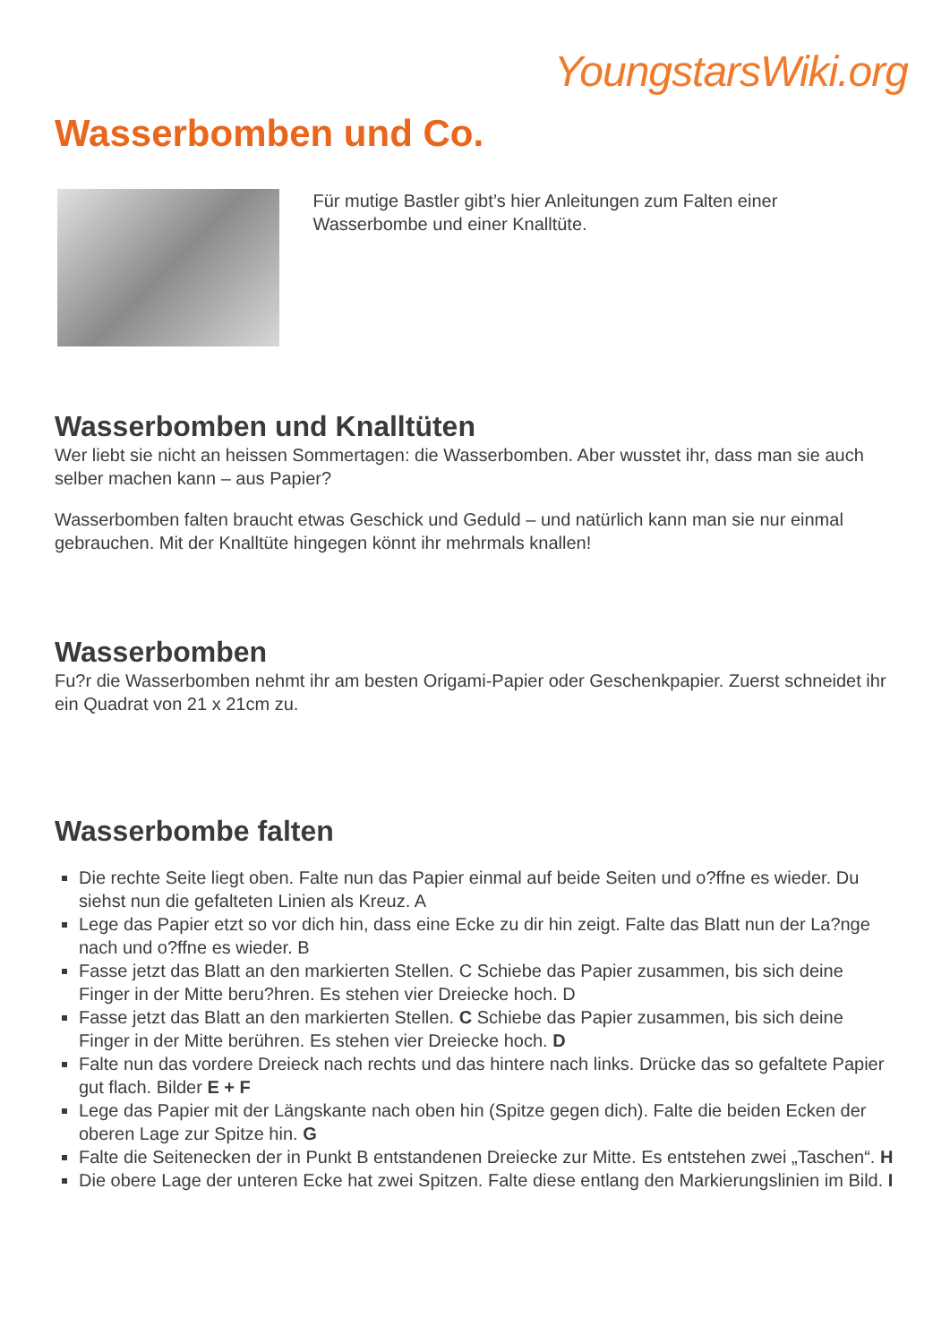YoungstarsWiki.org
Wasserbomben und Co.
Für mutige Bastler gibt’s hier Anleitungen zum Falten einer Wasserbombe und einer Knalltüte.
Wasserbomben und Knalltüten
Wer liebt sie nicht an heissen Sommertagen: die Wasserbomben. Aber wusstet ihr, dass man sie auch selber machen kann – aus Papier?
Wasserbomben falten braucht etwas Geschick und Geduld – und natürlich kann man sie nur einmal gebrauchen. Mit der Knalltüte hingegen könnt ihr mehrmals knallen!
Wasserbomben
Fu?r die Wasserbomben nehmt ihr am besten Origami-Papier oder Geschenkpapier. Zuerst schneidet ihr ein Quadrat von 21 x 21cm zu.
Wasserbombe falten
Die rechte Seite liegt oben. Falte nun das Papier einmal auf beide Seiten und o?ffne es wieder. Du siehst nun die gefalteten Linien als Kreuz. A
Lege das Papier etzt so vor dich hin, dass eine Ecke zu dir hin zeigt. Falte das Blatt nun der La?nge nach und o?ffne es wieder. B
Fasse jetzt das Blatt an den markierten Stellen. C Schiebe das Papier zusammen, bis sich deine Finger in der Mitte beru?hren. Es stehen vier Dreiecke hoch. D
Fasse jetzt das Blatt an den markierten Stellen. C Schiebe das Papier zusammen, bis sich deine Finger in der Mitte berühren. Es stehen vier Dreiecke hoch. D
Falte nun das vordere Dreieck nach rechts und das hintere nach links. Drücke das so gefaltete Papier gut flach. Bilder E + F
Lege das Papier mit der Längskante nach oben hin (Spitze gegen dich). Falte die beiden Ecken der oberen Lage zur Spitze hin. G
Falte die Seitenecken der in Punkt B entstandenen Dreiecke zur Mitte. Es entstehen zwei „Taschen“. H
Die obere Lage der unteren Ecke hat zwei Spitzen. Falte diese entlang den Markierungslinien im Bild. I